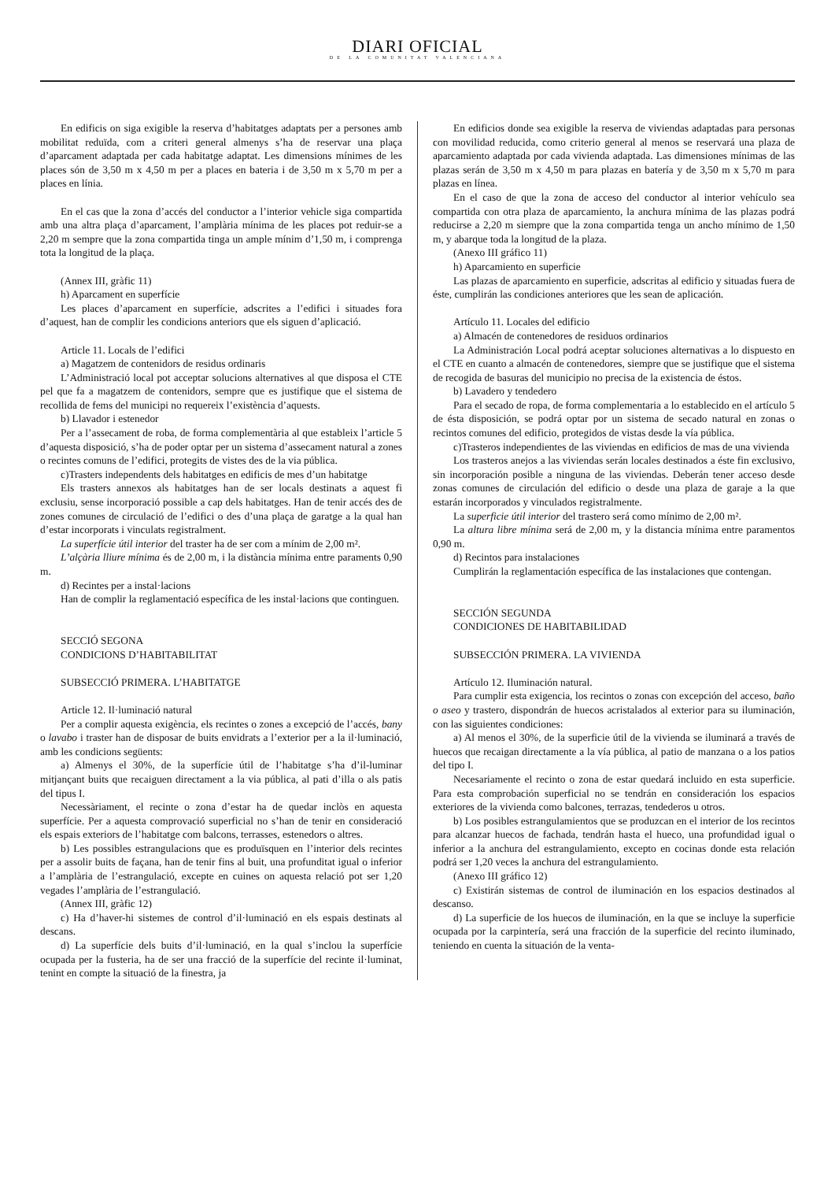DIARI OFICIAL
DE LA COMUNITAT VALENCIANA
En edificis on siga exigible la reserva d’habitatges adaptats per a persones amb mobilitat reduïda, com a criteri general almenys s’ha de reservar una plaça d’aparcament adaptada per cada habitatge adaptat. Les dimensions mínimes de les places són de 3,50 m x 4,50 m per a places en bateria i de 3,50 m x 5,70 m per a places en línia.
En el cas que la zona d’accés del conductor a l’interior vehicle siga compartida amb una altra plaça d’aparcament, l’amplària mínima de les places pot reduir-se a 2,20 m sempre que la zona compartida tinga un ample mínim d’1,50 m, i comprenga tota la longitud de la plaça.
(Annex III, gràfic 11)
h) Aparcament en superfície
Les places d’aparcament en superfície, adscrites a l’edifici i situades fora d’aquest, han de complir les condicions anteriors que els siguen d’aplicació.
Article 11. Locals de l’edifici
a) Magatzem de contenidors de residus ordinaris
L’Administració local pot acceptar solucions alternatives al que disposa el CTE pel que fa a magatzem de contenidors, sempre que es justifique que el sistema de recollida de fems del municipi no requereix l’existència d’aquests.
b) Llavador i estenedor
Per a l’assecament de roba, de forma complementària al que estableix l’article 5 d’aquesta disposició, s’ha de poder optar per un sistema d’assecament natural a zones o recintes comuns de l’edifici, protegits de vistes des de la via pública.
c)Trasters independents dels habitatges en edificis de mes d’un habitatge
Els trasters annexos als habitatges han de ser locals destinats a aquest fi exclusiu, sense incorporació possible a cap dels habitatges. Han de tenir accés des de zones comunes de circulació de l’edifici o des d’una plaça de garatge a la qual han d’estar incorporats i vinculats registralment.
La superfície útil interior del traster ha de ser com a mínim de 2,00 m².
L’alçària lliure mínima és de 2,00 m, i la distància mínima entre paraments 0,90 m.
d) Recintes per a instal·lacions
Han de complir la reglamentació específica de les instal·lacions que continguen.
SECCIÓ SEGONA
CONDICIONS D’HABITABILITAT
SUBSECCIÓ PRIMERA. L’HABITATGE
Article 12. Il·luminació natural
Per a complir aquesta exigència, els recintes o zones a excepció de l’accés, bany o lavabo i traster han de disposar de buits envidrats a l’exterior per a la il·luminació, amb les condicions següents:
a) Almenys el 30%, de la superfície útil de l’habitatge s’ha d’il-luminar mitjançant buits que recaiguen directament a la via pública, al pati d’illa o als patis del tipus I.
Necessàriament, el recinte o zona d’estar ha de quedar inclòs en aquesta superfície. Per a aquesta comprovació superficial no s’han de tenir en consideració els espais exteriors de l’habitatge com balcons, terrasses, estenedors o altres.
b) Les possibles estrangulacions que es produïsquen en l’interior dels recintes per a assolir buits de façana, han de tenir fins al buit, una profunditat igual o inferior a l’amplària de l’estrangulació, excepte en cuines on aquesta relació pot ser 1,20 vegades l’amplària de l’estrangulació.
(Annex III, gràfic 12)
c) Ha d’haver-hi sistemes de control d’il·luminació en els espais destinats al descans.
d) La superfície dels buits d’il·luminació, en la qual s’inclou la superfície ocupada per la fusteria, ha de ser una fracció de la superfície del recinte il·luminat, tenint en compte la situació de la finestra, ja
En edificios donde sea exigible la reserva de viviendas adaptadas para personas con movilidad reducida, como criterio general al menos se reservará una plaza de aparcamiento adaptada por cada vivienda adaptada. Las dimensiones mínimas de las plazas serán de 3,50 m x 4,50 m para plazas en batería y de 3,50 m x 5,70 m para plazas en línea.
En el caso de que la zona de acceso del conductor al interior vehículo sea compartida con otra plaza de aparcamiento, la anchura mínima de las plazas podrá reducirse a 2,20 m siempre que la zona compartida tenga un ancho mínimo de 1,50 m, y abarque toda la longitud de la plaza.
(Anexo III gráfico 11)
h) Aparcamiento en superficie
Las plazas de aparcamiento en superficie, adscritas al edificio y situadas fuera de éste, cumplirán las condiciones anteriores que les sean de aplicación.
Artículo 11. Locales del edificio
a) Almacén de contenedores de residuos ordinarios
La Administración Local podrá aceptar soluciones alternativas a lo dispuesto en el CTE en cuanto a almacén de contenedores, siempre que se justifique que el sistema de recogida de basuras del municipio no precisa de la existencia de éstos.
b) Lavadero y tendedero
Para el secado de ropa, de forma complementaria a lo establecido en el artículo 5 de ésta disposición, se podrá optar por un sistema de secado natural en zonas o recintos comunes del edificio, protegidos de vistas desde la vía pública.
c)Trasteros independientes de las viviendas en edificios de mas de una vivienda
Los trasteros anejos a las viviendas serán locales destinados a éste fin exclusivo, sin incorporación posible a ninguna de las viviendas. Deberán tener acceso desde zonas comunes de circulación del edificio o desde una plaza de garaje a la que estarán incorporados y vinculados registralmente.
La superficie útil interior del trastero será como mínimo de 2,00 m².
La altura libre mínima será de 2,00 m, y la distancia mínima entre paramentos 0,90 m.
d) Recintos para instalaciones
Cumplirán la reglamentación específica de las instalaciones que contengan.
SECCIÓN SEGUNDA
CONDICIONES DE HABITABILIDAD
SUBSECCIÓN PRIMERA. LA VIVIENDA
Artículo 12. Iluminación natural.
Para cumplir esta exigencia, los recintos o zonas con excepción del acceso, baño o aseo y trastero, dispondrán de huecos acristalados al exterior para su iluminación, con las siguientes condiciones:
a) Al menos el 30%, de la superficie útil de la vivienda se iluminará a través de huecos que recaigan directamente a la vía pública, al patio de manzana o a los patios del tipo I.
Necesariamente el recinto o zona de estar quedará incluido en esta superficie. Para esta comprobación superficial no se tendrán en consideración los espacios exteriores de la vivienda como balcones, terrazas, tendederos u otros.
b) Los posibles estrangulamientos que se produzcan en el interior de los recintos para alcanzar huecos de fachada, tendrán hasta el hueco, una profundidad igual o inferior a la anchura del estrangulamiento, excepto en cocinas donde esta relación podrá ser 1,20 veces la anchura del estrangulamiento.
(Anexo III gráfico 12)
c) Existirán sistemas de control de iluminación en los espacios destinados al descanso.
d) La superficie de los huecos de iluminación, en la que se incluye la superficie ocupada por la carpintería, será una fracción de la superficie del recinto iluminado, teniendo en cuenta la situación de la venta-